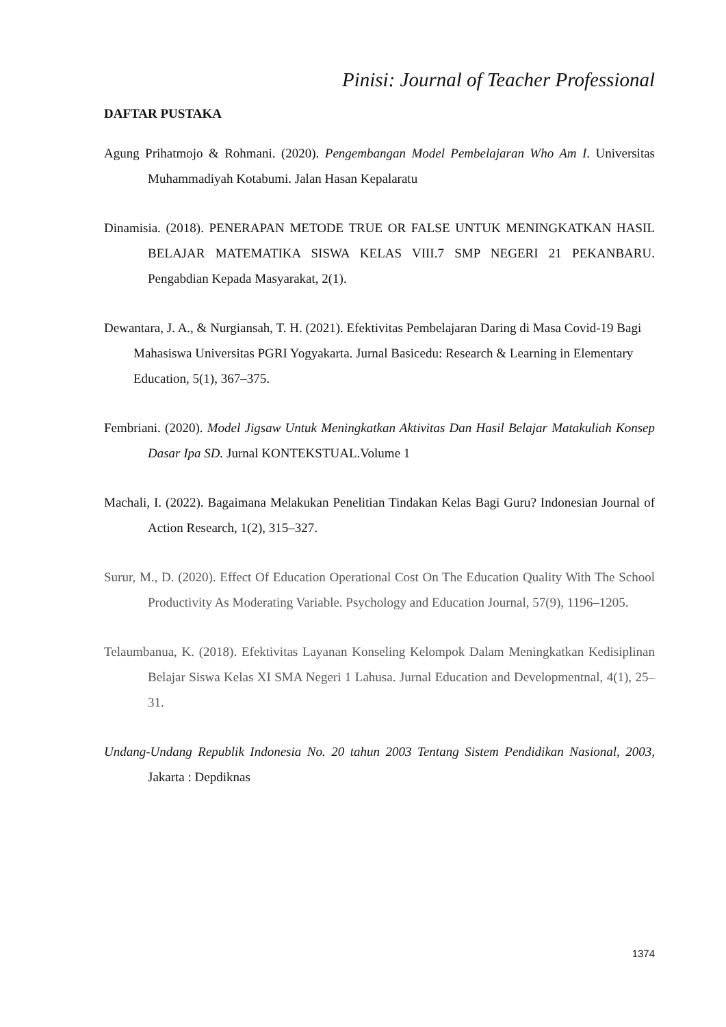Pinisi: Journal of Teacher Professional
DAFTAR PUSTAKA
Agung Prihatmojo & Rohmani. (2020). Pengembangan Model Pembelajaran Who Am I. Universitas Muhammadiyah Kotabumi. Jalan Hasan Kepalaratu
Dinamisia. (2018). PENERAPAN METODE TRUE OR FALSE UNTUK MENINGKATKAN HASIL BELAJAR MATEMATIKA SISWA KELAS VIII.7 SMP NEGERI 21 PEKANBARU. Pengabdian Kepada Masyarakat, 2(1).
Dewantara, J. A., & Nurgiansah, T. H. (2021). Efektivitas Pembelajaran Daring di Masa Covid-19 Bagi Mahasiswa Universitas PGRI Yogyakarta. Jurnal Basicedu: Research & Learning in Elementary Education, 5(1), 367–375.
Fembriani. (2020). Model Jigsaw Untuk Meningkatkan Aktivitas Dan Hasil Belajar Matakuliah Konsep Dasar Ipa SD. Jurnal KONTEKSTUAL.Volume 1
Machali, I. (2022). Bagaimana Melakukan Penelitian Tindakan Kelas Bagi Guru? Indonesian Journal of Action Research, 1(2), 315–327.
Surur, M., D. (2020). Effect Of Education Operational Cost On The Education Quality With The School Productivity As Moderating Variable. Psychology and Education Journal, 57(9), 1196–1205.
Telaumbanua, K. (2018). Efektivitas Layanan Konseling Kelompok Dalam Meningkatkan Kedisiplinan Belajar Siswa Kelas XI SMA Negeri 1 Lahusa. Jurnal Education and Developmentnal, 4(1), 25–31.
Undang-Undang Republik Indonesia No. 20 tahun 2003 Tentang Sistem Pendidikan Nasional, 2003, Jakarta : Depdiknas
1374